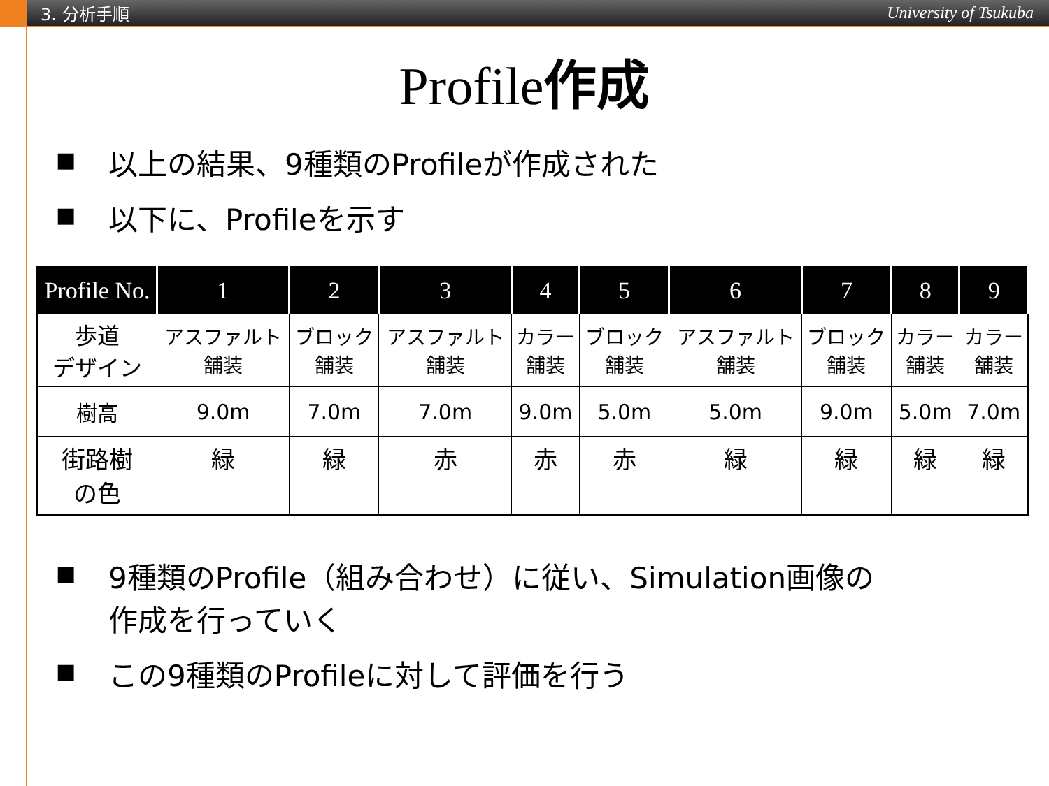3. 分析手順 University of Tsukuba
Profile作成
■ 以上の結果、9種類のProfileが作成された
■ 以下に、Profileを示す
| Profile No. | 1 | 2 | 3 | 4 | 5 | 6 | 7 | 8 | 9 |
| --- | --- | --- | --- | --- | --- | --- | --- | --- | --- |
| 歩道 デザイン | アスファルト 舗装 | ブロック 舗装 | アスファルト 舗装 | カラー 舗装 | ブロック 舗装 | アスファルト 舗装 | ブロック 舗装 | カラー 舗装 | カラー 舗装 |
| 樹高 | 9.0m | 7.0m | 7.0m | 9.0m | 5.0m | 5.0m | 9.0m | 5.0m | 7.0m |
| 街路樹 の色 | 緑 | 緑 | 赤 | 赤 | 赤 | 緑 | 緑 | 緑 | 緑 |
■ 9種類のProfile（組み合わせ）に従い、Simulation画像の
作成を行っていく
■ この9種類のProfileに対して評価を行う